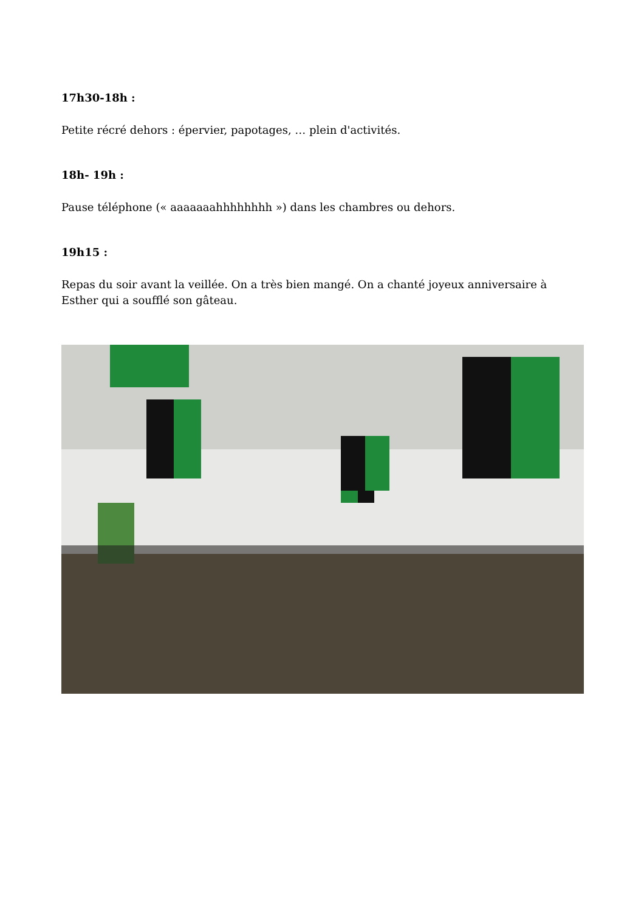17h30-18h :
Petite récré dehors : épervier, papotages, … plein d'activités.
18h- 19h :
Pause téléphone (« aaaaaaahhhhhhhh ») dans les chambres ou dehors.
19h15 :
Repas du soir avant la veillée. On a très bien mangé. On a chanté joyeux anniversaire à Esther qui a soufflé son gâteau.